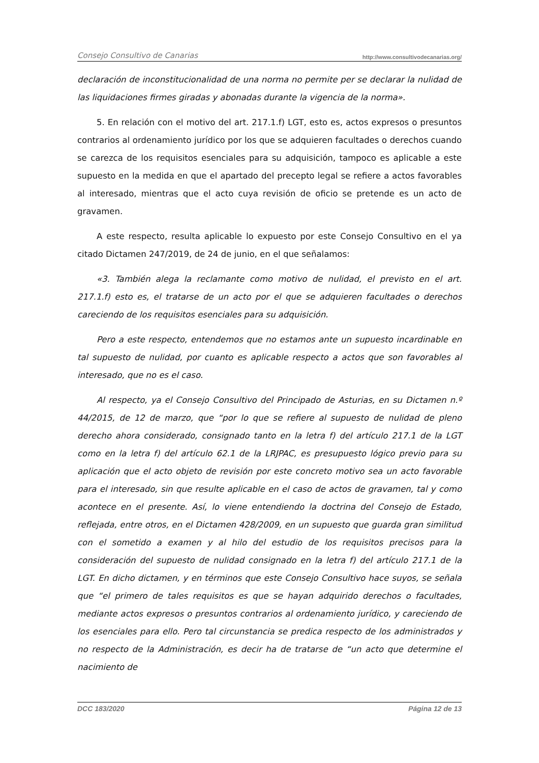Consejo Consultivo de Canarias http://www.consultivodecanarias.org/
declaración de inconstitucionalidad de una norma no permite per se declarar la nulidad de las liquidaciones firmes giradas y abonadas durante la vigencia de la norma».
5. En relación con el motivo del art. 217.1.f) LGT, esto es, actos expresos o presuntos contrarios al ordenamiento jurídico por los que se adquieren facultades o derechos cuando se carezca de los requisitos esenciales para su adquisición, tampoco es aplicable a este supuesto en la medida en que el apartado del precepto legal se refiere a actos favorables al interesado, mientras que el acto cuya revisión de oficio se pretende es un acto de gravamen.
A este respecto, resulta aplicable lo expuesto por este Consejo Consultivo en el ya citado Dictamen 247/2019, de 24 de junio, en el que señalamos:
«3. También alega la reclamante como motivo de nulidad, el previsto en el art. 217.1.f) esto es, el tratarse de un acto por el que se adquieren facultades o derechos careciendo de los requisitos esenciales para su adquisición.
Pero a este respecto, entendemos que no estamos ante un supuesto incardinable en tal supuesto de nulidad, por cuanto es aplicable respecto a actos que son favorables al interesado, que no es el caso.
Al respecto, ya el Consejo Consultivo del Principado de Asturias, en su Dictamen n.º 44/2015, de 12 de marzo, que “por lo que se refiere al supuesto de nulidad de pleno derecho ahora considerado, consignado tanto en la letra f) del artículo 217.1 de la LGT como en la letra f) del artículo 62.1 de la LRJPAC, es presupuesto lógico previo para su aplicación que el acto objeto de revisión por este concreto motivo sea un acto favorable para el interesado, sin que resulte aplicable en el caso de actos de gravamen, tal y como acontece en el presente. Así, lo viene entendiendo la doctrina del Consejo de Estado, reflejada, entre otros, en el Dictamen 428/2009, en un supuesto que guarda gran similitud con el sometido a examen y al hilo del estudio de los requisitos precisos para la consideración del supuesto de nulidad consignado en la letra f) del artículo 217.1 de la LGT. En dicho dictamen, y en términos que este Consejo Consultivo hace suyos, se señala que “el primero de tales requisitos es que se hayan adquirido derechos o facultades, mediante actos expresos o presuntos contrarios al ordenamiento jurídico, y careciendo de los esenciales para ello. Pero tal circunstancia se predica respecto de los administrados y no respecto de la Administración, es decir ha de tratarse de “un acto que determine el nacimiento de
DCC 183/2020 Página 12 de 13